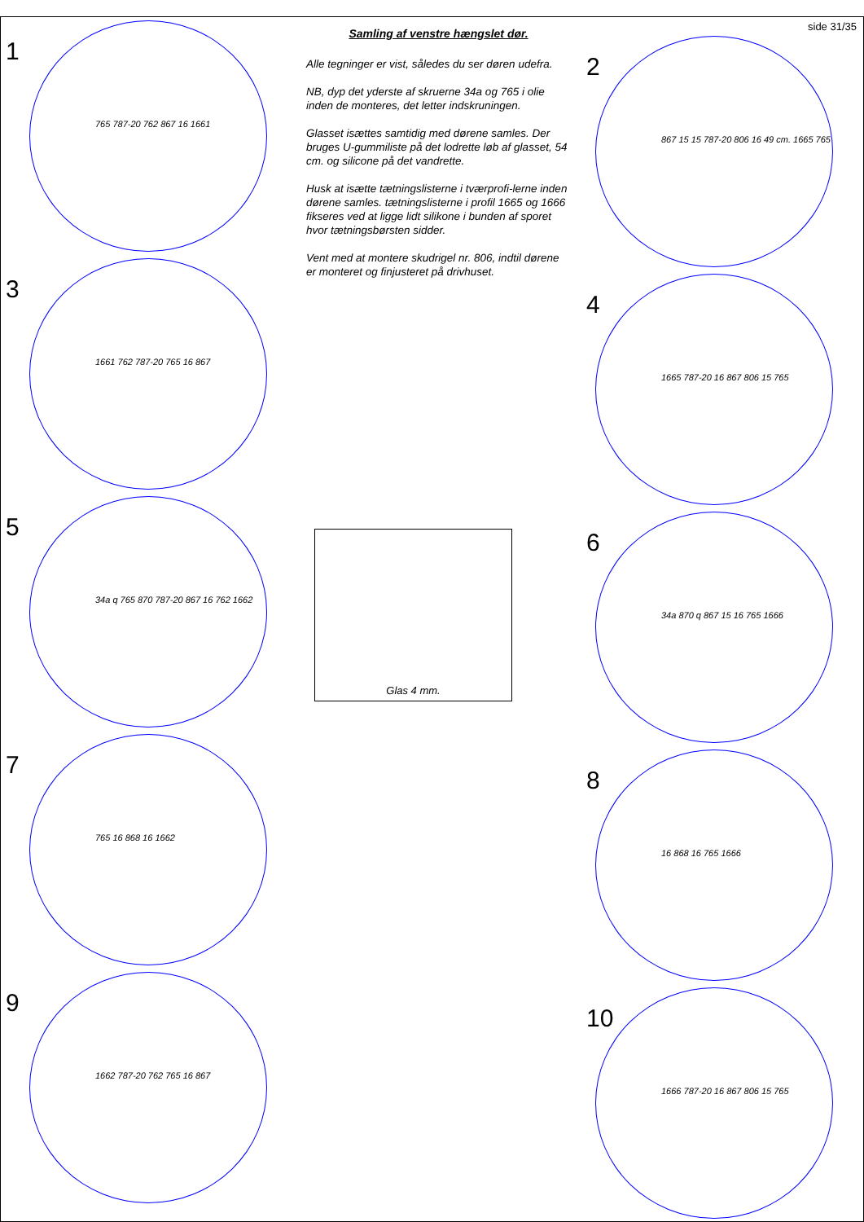1
765 787-20 762 867 16 1661
3
1661 762 787-20 765 16 867
5
34a q 765 870 787-20 867 16 762 1662
7
765 16 868 16 1662
9
1662 787-20 762 765 16 867
Samling af venstre hængslet dør.
Alle tegninger er vist, således du ser døren udefra.
NB, dyp det yderste af skruerne 34a og 765 i olie inden de monteres, det letter indskruningen.
Glasset isættes samtidig med dørene samles. Der bruges U-gummiliste på det lodrette løb af glasset, 54 cm. og silicone på det vandrette.
Husk at isætte tætningslisterne i tværprofi-lerne inden dørene samles. tætningslisterne i profil 1665 og 1666 fikseres ved at ligge lidt silikone i bunden af sporet hvor tætningsbørsten sidder.
Vent med at montere skudrigel nr. 806, indtil dørene er monteret og finjusteret på drivhuset.
Glas 4 mm.
side 31/35
2
867 15 15 787-20 806 16 49 cm. 1665 765
4
1665 787-20 16 867 806 15 765
6
34a 870 q 867 15 16 765 1666
8
16 868 16 765 1666
10
1666 787-20 16 867 806 15 765